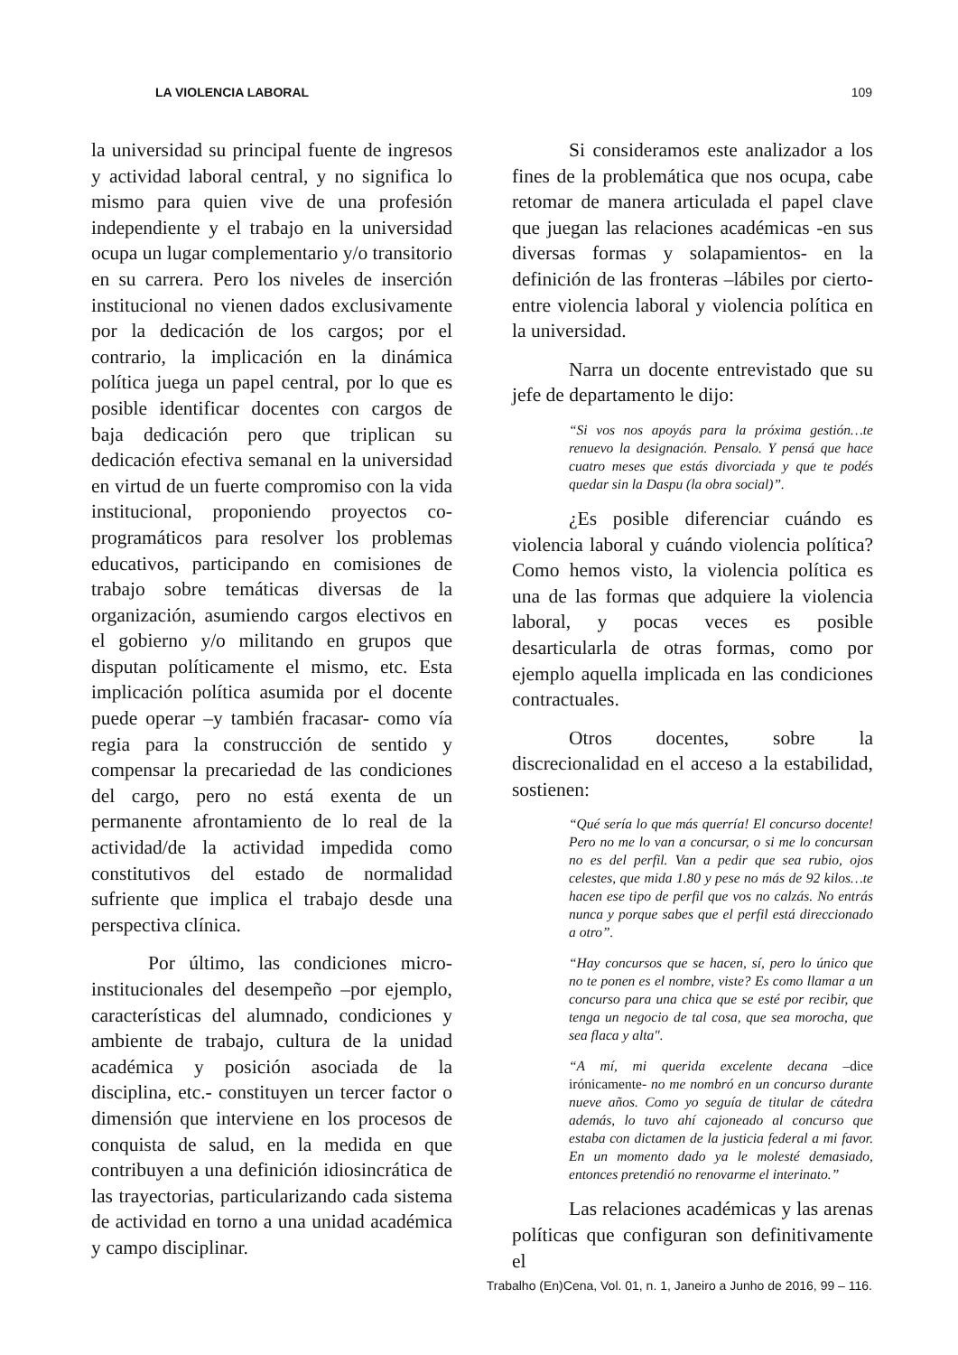LA VIOLENCIA LABORAL 109
la universidad su principal fuente de ingresos y actividad laboral central, y no significa lo mismo para quien vive de una profesión independiente y el trabajo en la universidad ocupa un lugar complementario y/o transitorio en su carrera. Pero los niveles de inserción institucional no vienen dados exclusivamente por la dedicación de los cargos; por el contrario, la implicación en la dinámica política juega un papel central, por lo que es posible identificar docentes con cargos de baja dedicación pero que triplican su dedicación efectiva semanal en la universidad en virtud de un fuerte compromiso con la vida institucional, proponiendo proyectos co-programáticos para resolver los problemas educativos, participando en comisiones de trabajo sobre temáticas diversas de la organización, asumiendo cargos electivos en el gobierno y/o militando en grupos que disputan políticamente el mismo, etc. Esta implicación política asumida por el docente puede operar –y también fracasar- como vía regia para la construcción de sentido y compensar la precariedad de las condiciones del cargo, pero no está exenta de un permanente afrontamiento de lo real de la actividad/de la actividad impedida como constitutivos del estado de normalidad sufriente que implica el trabajo desde una perspectiva clínica.
Por último, las condiciones micro-institucionales del desempeño –por ejemplo, características del alumnado, condiciones y ambiente de trabajo, cultura de la unidad académica y posición asociada de la disciplina, etc.- constituyen un tercer factor o dimensión que interviene en los procesos de conquista de salud, en la medida en que contribuyen a una definición idiosincrática de las trayectorias, particularizando cada sistema de actividad en torno a una unidad académica y campo disciplinar.
Si consideramos este analizador a los fines de la problemática que nos ocupa, cabe retomar de manera articulada el papel clave que juegan las relaciones académicas -en sus diversas formas y solapamientos- en la definición de las fronteras –lábiles por cierto- entre violencia laboral y violencia política en la universidad.
Narra un docente entrevistado que su jefe de departamento le dijo:
“Si vos nos apoyás para la próxima gestión…te renuevo la designación. Pensalo. Y pensá que hace cuatro meses que estás divorciada y que te podés quedar sin la Daspu (la obra social)”.
¿Es posible diferenciar cuándo es violencia laboral y cuándo violencia política? Como hemos visto, la violencia política es una de las formas que adquiere la violencia laboral, y pocas veces es posible desarticularla de otras formas, como por ejemplo aquella implicada en las condiciones contractuales.
Otros docentes, sobre la discrecionalidad en el acceso a la estabilidad, sostienen:
“Qué sería lo que más querría! El concurso docente! Pero no me lo van a concursar, o si me lo concursan no es del perfil. Van a pedir que sea rubio, ojos celestes, que mida 1.80 y pese no más de 92 kilos…te hacen ese tipo de perfil que vos no calzás. No entrás nunca y porque sabes que el perfil está direccionado a otro”.
“Hay concursos que se hacen, sí, pero lo único que no te ponen es el nombre, viste? Es como llamar a un concurso para una chica que se esté por recibir, que tenga un negocio de tal cosa, que sea morocha, que sea flaca y alta".
“A mí, mi querida excelente decana –dice irónicamente- no me nombró en un concurso durante nueve años. Como yo seguía de titular de cátedra además, lo tuvo ahí cajoneado al concurso que estaba con dictamen de la justicia federal a mi favor. En un momento dado ya le molesté demasiado, entonces pretendió no renovarme el interinato.”
Las relaciones académicas y las arenas políticas que configuran son definitivamente el
Trabalho (En)Cena, Vol. 01, n. 1, Janeiro a Junho de 2016, 99 – 116.